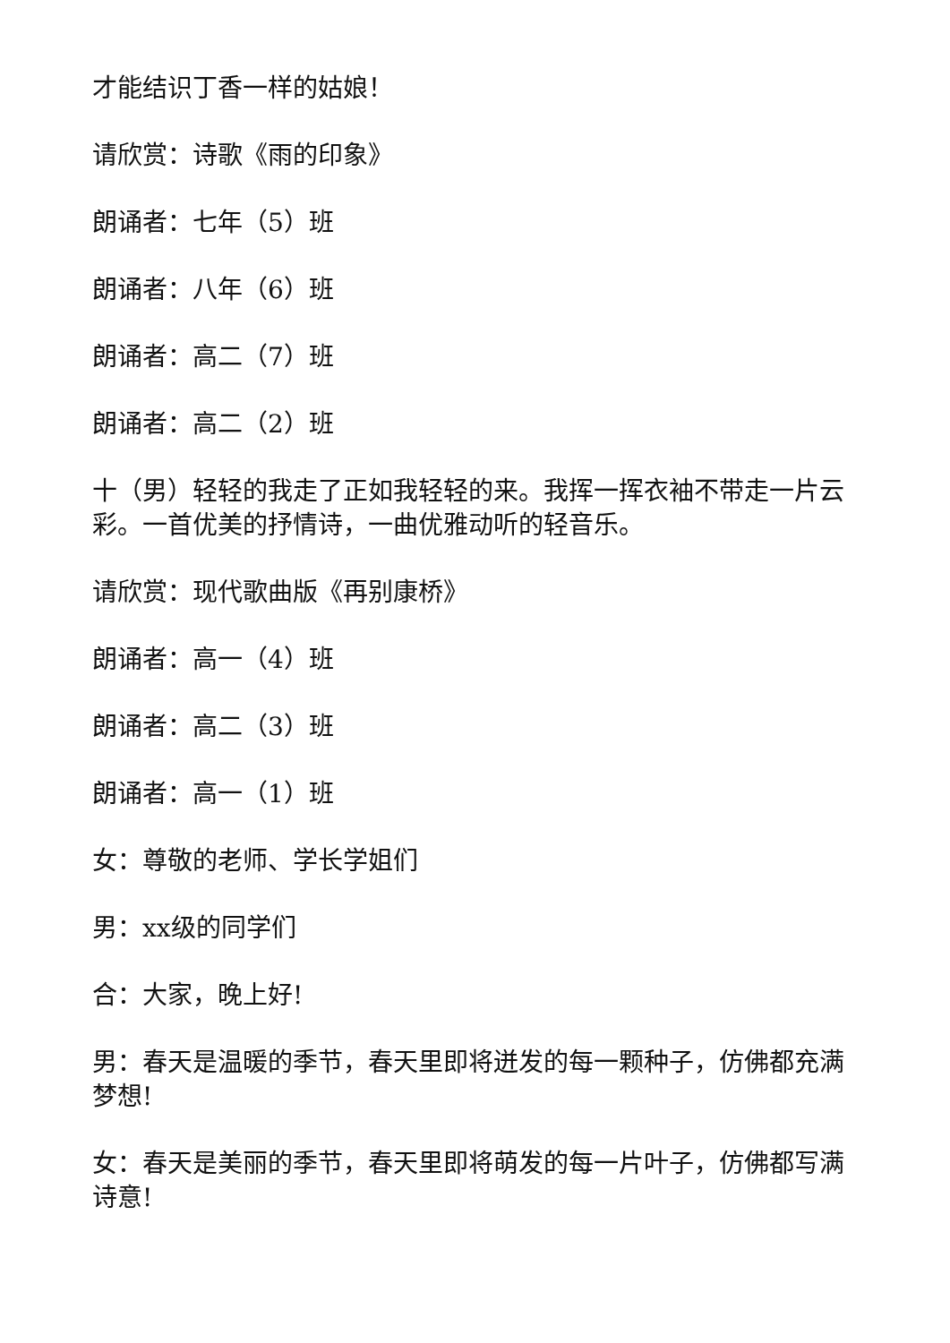才能结识丁香一样的姑娘！
请欣赏：诗歌《雨的印象》
朗诵者：七年（5）班
朗诵者：八年（6）班
朗诵者：高二（7）班
朗诵者：高二（2）班
十（男）轻轻的我走了正如我轻轻的来。我挥一挥衣袖不带走一片云彩。一首优美的抒情诗，一曲优雅动听的轻音乐。
请欣赏：现代歌曲版《再别康桥》
朗诵者：高一（4）班
朗诵者：高二（3）班
朗诵者：高一（1）班
女：尊敬的老师、学长学姐们
男：xx级的同学们
合：大家，晚上好!
男：春天是温暖的季节，春天里即将迸发的每一颗种子，仿佛都充满梦想!
女：春天是美丽的季节，春天里即将萌发的每一片叶子，仿佛都写满诗意!